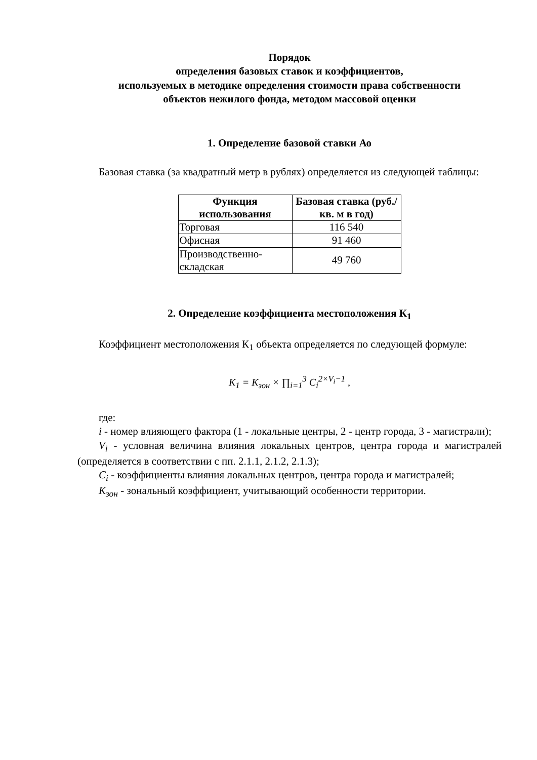Порядок
определения базовых ставок и коэффициентов,
используемых в методике определения стоимости права собственности
объектов нежилого фонда, методом массовой оценки
1. Определение базовой ставки Ао
Базовая ставка (за квадратный метр в рублях) определяется из следующей таблицы:
| Функция использования | Базовая ставка (руб./кв. м в год) |
| --- | --- |
| Торговая | 116 540 |
| Офисная | 91 460 |
| Производственно-складская | 49 760 |
2. Определение коэффициента местоположения К<sub>1</sub>
Коэффициент местоположения К<sub>1</sub> объекта определяется по следующей формуле:
K<sub>1</sub> = K<sub>зон</sub> × ∏<sub>i=1</sub><sup>3</sup> C<sub>i</sub><sup>2×V<sub>i</sub>−1</sup> ,
где:
i - номер влияющего фактора (1 - локальные центры, 2 - центр города, 3 - магистрали);
V<sub>i</sub> - условная величина влияния локальных центров, центра города и магистралей (определяется в соответствии с пп. 2.1.1, 2.1.2, 2.1.3);
C<sub>i</sub> - коэффициенты влияния локальных центров, центра города и магистралей;
K<sub>зон</sub> - зональный коэффициент, учитывающий особенности территории.